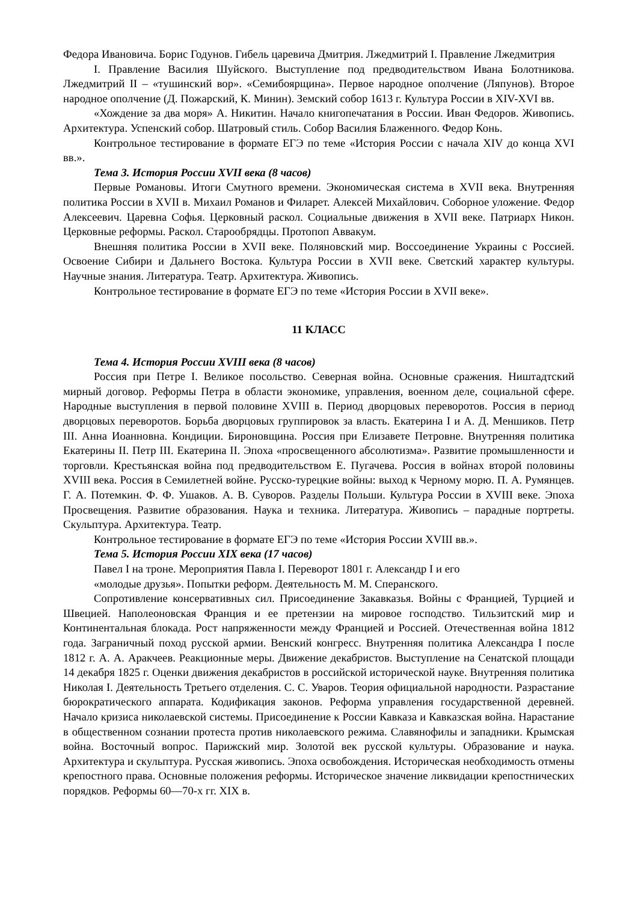Федора Ивановича. Борис Годунов. Гибель царевича Дмитрия. Лжедмитрий I. Правление Лжедмитрия
I. Правление Василия Шуйского. Выступление под предводительством Ивана Болотникова. Лжедмитрий II – «тушинский вор». «Семибоярщина». Первое народное ополчение (Ляпунов). Второе народное ополчение (Д. Пожарский, К. Минин). Земский собор 1613 г. Культура России в XIV-XVI вв.
«Хождение за два моря» А. Никитин. Начало книгопечатания в России. Иван Федоров. Живопись. Архитектура. Успенский собор. Шатровый стиль. Собор Василия Блаженного. Федор Конь.
Контрольное тестирование в формате ЕГЭ по теме «История России с начала XIV до конца XVI вв.».
Тема 3. История России XVII века (8 часов)
Первые Романовы. Итоги Смутного времени. Экономическая система в XVII века. Внутренняя политика России в XVII в. Михаил Романов и Филарет. Алексей Михайлович. Соборное уложение. Федор Алексеевич. Царевна Софья. Церковный раскол. Социальные движения в XVII веке. Патриарх Никон. Церковные реформы. Раскол. Старообрядцы. Протопоп Аввакум.
Внешняя политика России в XVII веке. Поляновский мир. Воссоединение Украины с Россией. Освоение Сибири и Дальнего Востока. Культура России в XVII веке. Светский характер культуры. Научные знания. Литература. Театр. Архитектура. Живопись.
Контрольное тестирование в формате ЕГЭ по теме «История России в XVII веке».
11 КЛАСС
Тема 4. История России XVIII века (8 часов)
Россия при Петре I. Великое посольство. Северная война. Основные сражения. Ништадтский мирный договор. Реформы Петра в области экономике, управления, военном деле, социальной сфере. Народные выступления в первой половине XVIII в. Период дворцовых переворотов. Россия в период дворцовых переворотов. Борьба дворцовых группировок за власть. Екатерина I и А. Д. Меншиков. Петр III. Анна Иоанновна. Кондиции. Бироновщина. Россия при Елизавете Петровне. Внутренняя политика Екатерины II. Петр III. Екатерина II. Эпоха «просвещенного абсолютизма». Развитие промышленности и торговли. Крестьянская война под предводительством Е. Пугачева. Россия в войнах второй половины XVIII века. Россия в Семилетней войне. Русско-турецкие войны: выход к Черному морю. П. А. Румянцев. Г. А. Потемкин. Ф. Ф. Ушаков. А. В. Суворов. Разделы Польши. Культура России в XVIII веке. Эпоха Просвещения. Развитие образования. Наука и техника. Литература. Живопись – парадные портреты. Скульптура. Архитектура. Театр.
Контрольное тестирование в формате ЕГЭ по теме «История России XVIII вв.».
Тема 5. История России XIX века (17 часов)
Павел I на троне. Мероприятия Павла I. Переворот 1801 г. Александр I и его
«молодые друзья». Попытки реформ. Деятельность М. М. Сперанского.
Сопротивление консервативных сил. Присоединение Закавказья. Войны с Францией, Турцией и Швецией. Наполеоновская Франция и ее претензии на мировое господство. Тильзитский мир и Континентальная блокада. Рост напряженности между Францией и Россией. Отечественная война 1812 года. Заграничный поход русской армии. Венский конгресс. Внутренняя политика Александра I после 1812 г. А. А. Аракчеев. Реакционные меры. Движение декабристов. Выступление на Сенатской площади 14 декабря 1825 г. Оценки движения декабристов в российской исторической науке. Внутренняя политика Николая I. Деятельность Третьего отделения. С. С. Уваров. Теория официальной народности. Разрастание бюрократического аппарата. Кодификация законов. Реформа управления государственной деревней. Начало кризиса николаевской системы. Присоединение к России Кавказа и Кавказская война. Нарастание в общественном сознании протеста против николаевского режима. Славянофилы и западники. Крымская война. Восточный вопрос. Парижский мир. Золотой век русской культуры. Образование и наука. Архитектура и скульптура. Русская живопись. Эпоха освобождения. Историческая необходимость отмены крепостного права. Основные положения реформы. Историческое значение ликвидации крепостнических порядков. Реформы 60—70-х гг. XIX в.